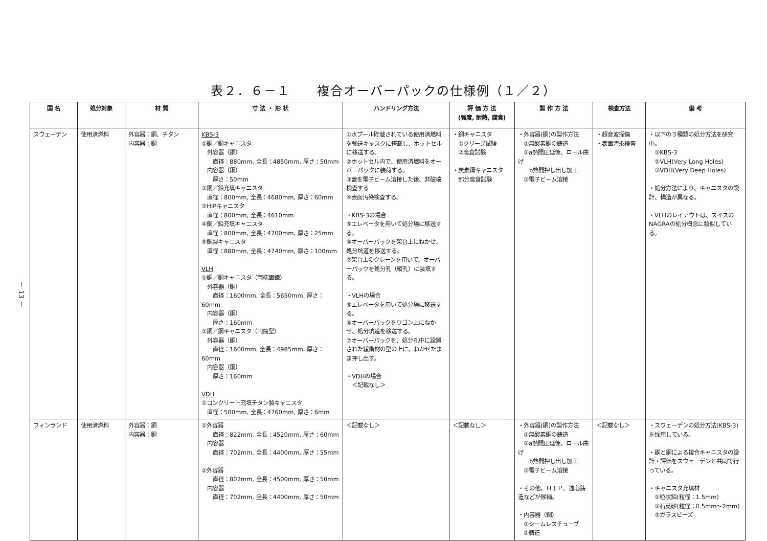－ 13 －
表２．６－１　　複合オーバーパックの仕様例（１／２）
| 国 名 | 処分対象 | 材 質 | 寸 法 ・ 形 状 | ハンドリング方法 | 評 価 方 法 (強度, 耐熱, 腐食) | 製 作 方 法 | 検査方法 | 備 考 |
| --- | --- | --- | --- | --- | --- | --- | --- | --- |
| スウェーデン | 使用済燃料 | 外容器：銅、チタン 内容器：鋼 | KBS-3 ①銅／鋼キャニスタ 外容器（銅） 直径：880mm, 全長：4850mm, 厚さ：50mm 内容器（鋼） 厚さ：50mm ②銅／鉛充填キャニスタ 直径：800mm, 全長：4680mm, 厚さ：60mm ③HIPキャニスタ 直径：800mm, 全長：4610mm ④鋼／鉛充填キャニスタ 直径：800mm, 全長：4700mm, 厚さ：25mm ⑤鋼製キャニスタ 直径：880mm, 全長：4740mm, 厚さ：100mm VLH ①銅／鋼キャニスタ（両端面鏡） 外容器（銅） 直径：1600mm, 全長：5650mm, 厚さ：60mm 内容器（鋼） 厚さ：160mm ②銅／鋼キャニスタ（円筒型） 外容器（銅） 直径：1600mm, 全長：4985mm, 厚さ：60mm 内容器（鋼） 厚さ：160mm VDH ①コンクリート充填チタン製キャニスタ 直径：500mm, 全長：4760mm, 厚さ：6mm | ①水プール貯蔵されている使用済燃料を輸送キャスクに搭載し、ホットセルに移送する。 ②ホットセル内で、使用済燃料をオーバーパックに装荷する。 ③蓋を電子ビーム溶接した後、非破壊検査する ④表面汚染検査する。 ・KBS-3の場合 ⑤エレベータを用いて処分場に移送する。 ⑥オーバーパックを架台上にねかせ、処分坑道を移送する。 ⑦架台上のクレーンを用いて、オーバーパックを処分孔（縦孔）に装填する。 ・VLHの場合 ⑤エレベータを用いて処分場に移送する。 ⑥オーバーパックをワゴン上にねかせ、処分坑道を移送する。 ⑦オーバーパックを、処分孔中に設置された緩衝材の型の上に、ねかせたまま押し出す。 ・VDHの場合 ＜記載なし＞ | ・銅キャニスタ ①クリープ試験 ②腐食試験 ・炭素鋼キャニスタ 部分腐食試験 | ・外容器(銅)の製作方法 ①無酸素銅の鋳造 ②a熱間圧延後、ロール曲げ b熱間押し出し加工 ③電子ビーム溶接 | ・超音波探傷 ・表面汚染検査 | ・以下の３種類の処分方法を研究中。 ①KBS-3 ②VLH(Very Long Holes) ③VDH(Very Deep Holes) ・処分方法により、キャニスタの設計、構造が異なる。 ・VLHのレイアウトは、スイスのNAGRAの処分概念に類似している。 |
| フィンランド | 使用済燃料 | 外容器：銅 内容器：鋼 | ①外容器 直径：822mm, 全長：4520mm, 厚さ：60mm 内容器 直径：702mm, 全長：4400mm, 厚さ：55mm ②外容器 直径：802mm, 全長：4500mm, 厚さ：50mm 内容器 直径：702mm, 全長：4400mm, 厚さ：50mm | ＜記載なし＞ | ＜記載なし＞ | ・外容器(銅)の製作方法 ①無酸素銅の鋳造 ②a熱間圧延後、ロール曲げ b熱間押し出し加工 ③電子ビーム溶接 ・その他、ＨＩＰ、遠心鋳造などが候補。 ・内容器（鋼） ①シームレスチューブ ②鋳造 | ＜記載なし＞ | ・スウェーデンの処分方法(KBS-3)を採用している。 ・銅と鋼による複合キャニスタの設計・評価をスウェーデンと共同で行っている。 ・キャニスタ充填材 ①粒状鉛(粒径：1.5mm) ②石英砂(粒径：0.5mm～2mm) ③ガラスビーズ |